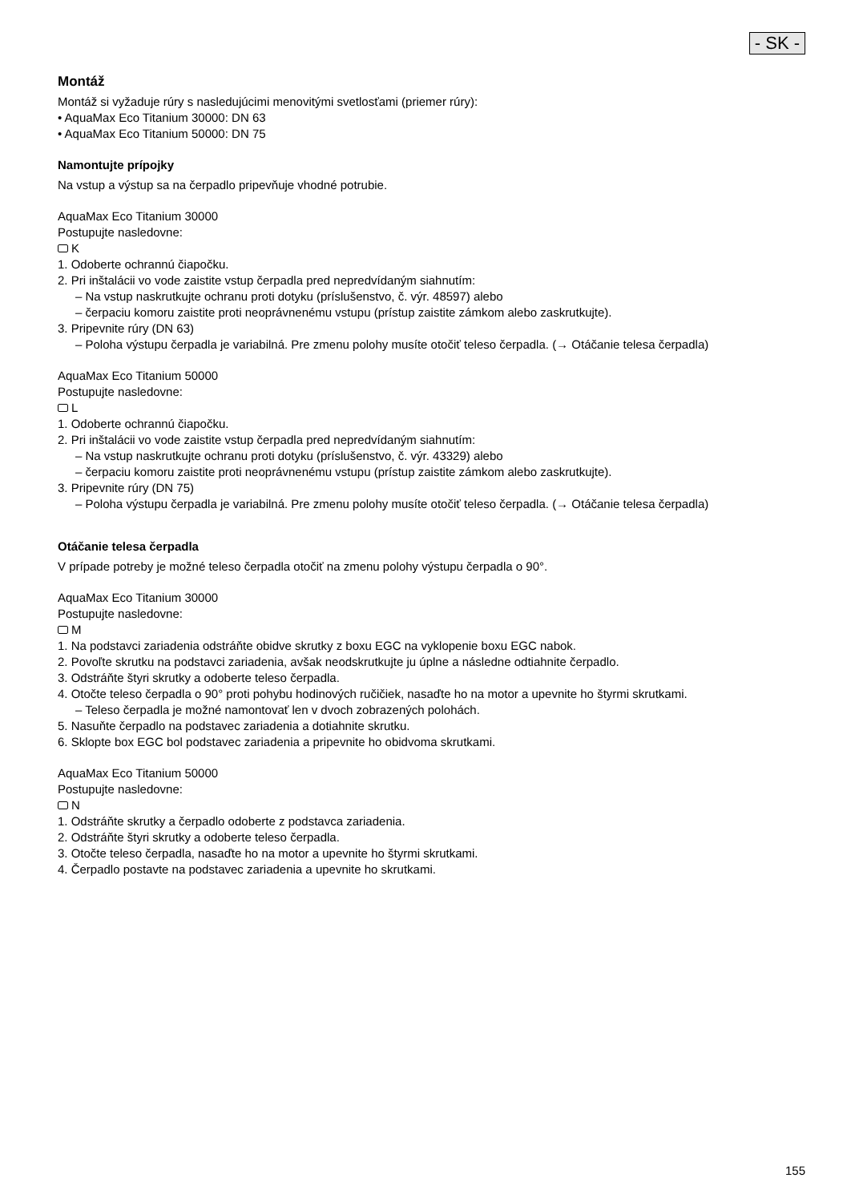- SK -
Montáž
Montáž si vyžaduje rúry s nasledujúcimi menovitými svetlosťami (priemer rúry):
• AquaMax Eco Titanium 30000: DN 63
• AquaMax Eco Titanium 50000: DN 75
Namontujte prípojky
Na vstup a výstup sa na čerpadlo pripevňuje vhodné potrubie.
AquaMax Eco Titanium 30000
Postupujte nasledovne:
K
1. Odoberte ochrannú čiapočku.
2. Pri inštalácii vo vode zaistite vstup čerpadla pred nepredvídaným siahnutím:
– Na vstup naskrutkujte ochranu proti dotyku (príslušenstvo, č. výr. 48597) alebo
– čerpaciu komoru zaistite proti neoprávnenému vstupu (prístup zaistite zámkom alebo zaskrutkujte).
3. Pripevnite rúry (DN 63)
– Poloha výstupu čerpadla je variabilná. Pre zmenu polohy musíte otočiť teleso čerpadla. (→ Otáčanie telesa čerpadla)
AquaMax Eco Titanium 50000
Postupujte nasledovne:
L
1. Odoberte ochrannú čiapočku.
2. Pri inštalácii vo vode zaistite vstup čerpadla pred nepredvídaným siahnutím:
– Na vstup naskrutkujte ochranu proti dotyku (príslušenstvo, č. výr. 43329) alebo
– čerpaciu komoru zaistite proti neoprávnenému vstupu (prístup zaistite zámkom alebo zaskrutkujte).
3. Pripevnite rúry (DN 75)
– Poloha výstupu čerpadla je variabilná. Pre zmenu polohy musíte otočiť teleso čerpadla. (→ Otáčanie telesa čerpadla)
Otáčanie telesa čerpadla
V prípade potreby je možné teleso čerpadla otočiť na zmenu polohy výstupu čerpadla o 90°.
AquaMax Eco Titanium 30000
Postupujte nasledovne:
M
1. Na podstavci zariadenia odstráňte obidve skrutky z boxu EGC na vyklopenie boxu EGC nabok.
2. Povoľte skrutku na podstavci zariadenia, avšak neodskrutkujte ju úplne a následne odtiahnite čerpadlo.
3. Odstráňte štyri skrutky a odoberte teleso čerpadla.
4. Otočte teleso čerpadla o 90° proti pohybu hodinových ručičiek, nasaďte ho na motor a upevnite ho štyrmi skrutkami.
– Teleso čerpadla je možné namontovať len v dvoch zobrazených polohách.
5. Nasuňte čerpadlo na podstavec zariadenia a dotiahnite skrutku.
6. Sklopte box EGC bol podstavec zariadenia a pripevnite ho obidvoma skrutkami.
AquaMax Eco Titanium 50000
Postupujte nasledovne:
N
1. Odstráňte skrutky a čerpadlo odoberte z podstavca zariadenia.
2. Odstráňte štyri skrutky a odoberte teleso čerpadla.
3. Otočte teleso čerpadla, nasaďte ho na motor a upevnite ho štyrmi skrutkami.
4. Čerpadlo postavte na podstavec zariadenia a upevnite ho skrutkami.
155